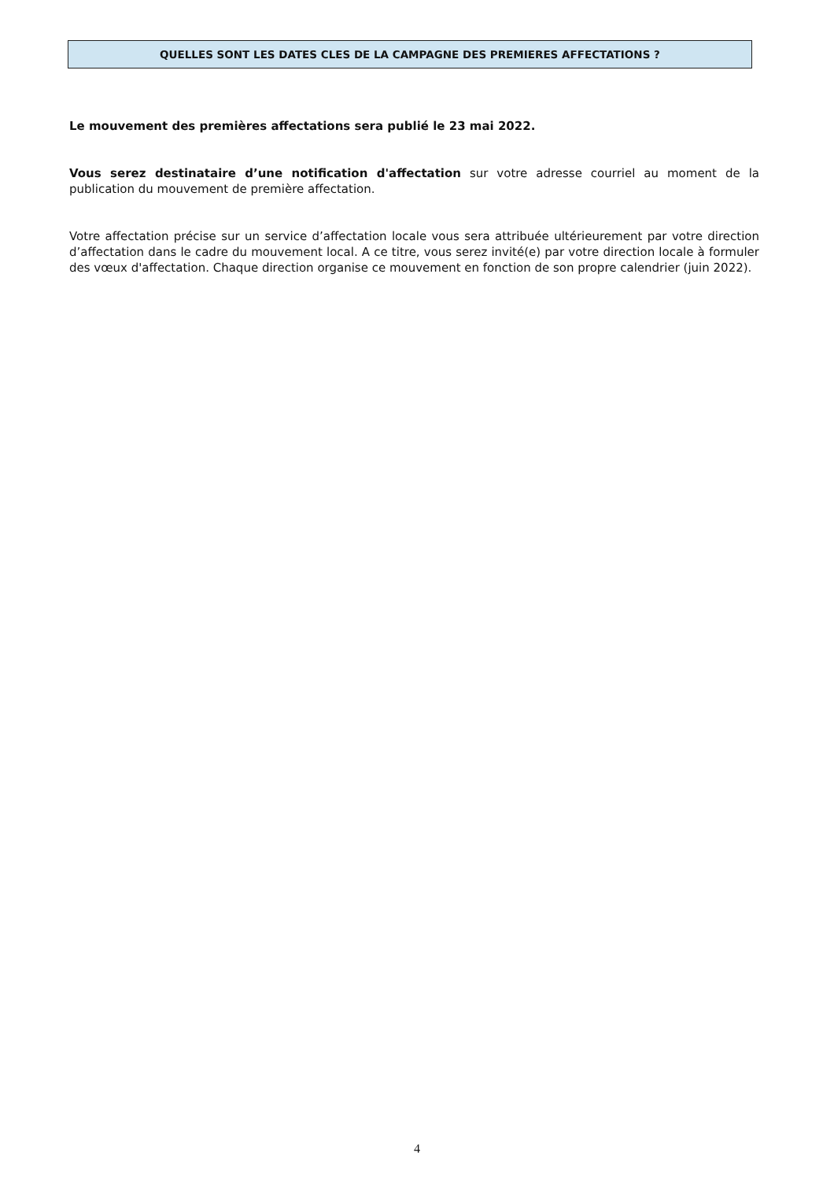QUELLES SONT LES DATES CLES DE LA CAMPAGNE DES PREMIERES AFFECTATIONS ?
Le mouvement des premières affectations sera publié le 23 mai 2022.
Vous serez destinataire d’une notification d'affectation sur votre adresse courriel au moment de la publication du mouvement de première affectation.
Votre affectation précise sur un service d’affectation locale vous sera attribuée ultérieurement par votre direction d’affectation dans le cadre du mouvement local. A ce titre, vous serez invité(e) par votre direction locale à formuler des vœux d'affectation. Chaque direction organise ce mouvement en fonction de son propre calendrier (juin 2022).
4